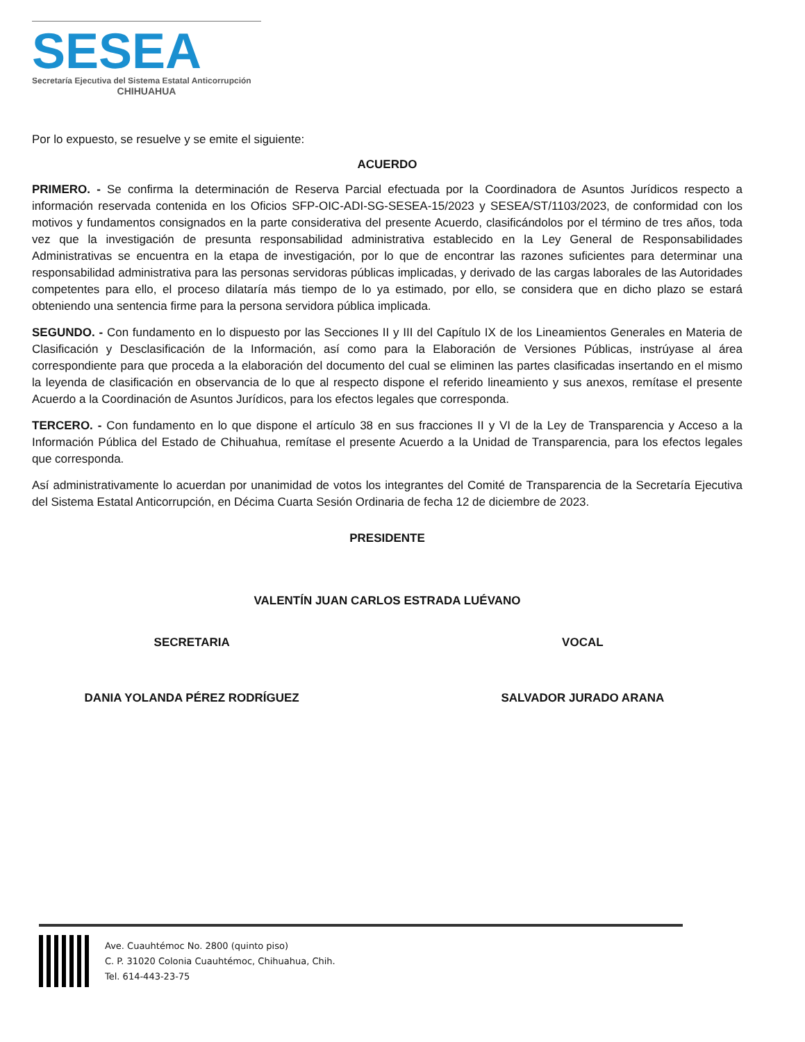SESEA
Secretaría Ejecutiva del Sistema Estatal Anticorrupción
CHIHUAHUA
Por lo expuesto, se resuelve y se emite el siguiente:
ACUERDO
PRIMERO. - Se confirma la determinación de Reserva Parcial efectuada por la Coordinadora de Asuntos Jurídicos respecto a información reservada contenida en los Oficios SFP-OIC-ADI-SG-SESEA-15/2023 y SESEA/ST/1103/2023, de conformidad con los motivos y fundamentos consignados en la parte considerativa del presente Acuerdo, clasificándolos por el término de tres años, toda vez que la investigación de presunta responsabilidad administrativa establecido en la Ley General de Responsabilidades Administrativas se encuentra en la etapa de investigación, por lo que de encontrar las razones suficientes para determinar una responsabilidad administrativa para las personas servidoras públicas implicadas, y derivado de las cargas laborales de las Autoridades competentes para ello, el proceso dilataría más tiempo de lo ya estimado, por ello, se considera que en dicho plazo se estará obteniendo una sentencia firme para la persona servidora pública implicada.
SEGUNDO. - Con fundamento en lo dispuesto por las Secciones II y III del Capítulo IX de los Lineamientos Generales en Materia de Clasificación y Desclasificación de la Información, así como para la Elaboración de Versiones Públicas, instrúyase al área correspondiente para que proceda a la elaboración del documento del cual se eliminen las partes clasificadas insertando en el mismo la leyenda de clasificación en observancia de lo que al respecto dispone el referido lineamiento y sus anexos, remítase el presente Acuerdo a la Coordinación de Asuntos Jurídicos, para los efectos legales que corresponda.
TERCERO. - Con fundamento en lo que dispone el artículo 38 en sus fracciones II y VI de la Ley de Transparencia y Acceso a la Información Pública del Estado de Chihuahua, remítase el presente Acuerdo a la Unidad de Transparencia, para los efectos legales que corresponda.
Así administrativamente lo acuerdan por unanimidad de votos los integrantes del Comité de Transparencia de la Secretaría Ejecutiva del Sistema Estatal Anticorrupción, en Décima Cuarta Sesión Ordinaria de fecha 12 de diciembre de 2023.
PRESIDENTE
VALENTÍN JUAN CARLOS ESTRADA LUÉVANO
SECRETARIA VOCAL
DANIA YOLANDA PÉREZ RODRÍGUEZ SALVADOR JURADO ARANA
Ave. Cuauhtémoc No. 2800 (quinto piso)
C. P. 31020 Colonia Cuauhtémoc, Chihuahua, Chih.
Tel. 614-443-23-75